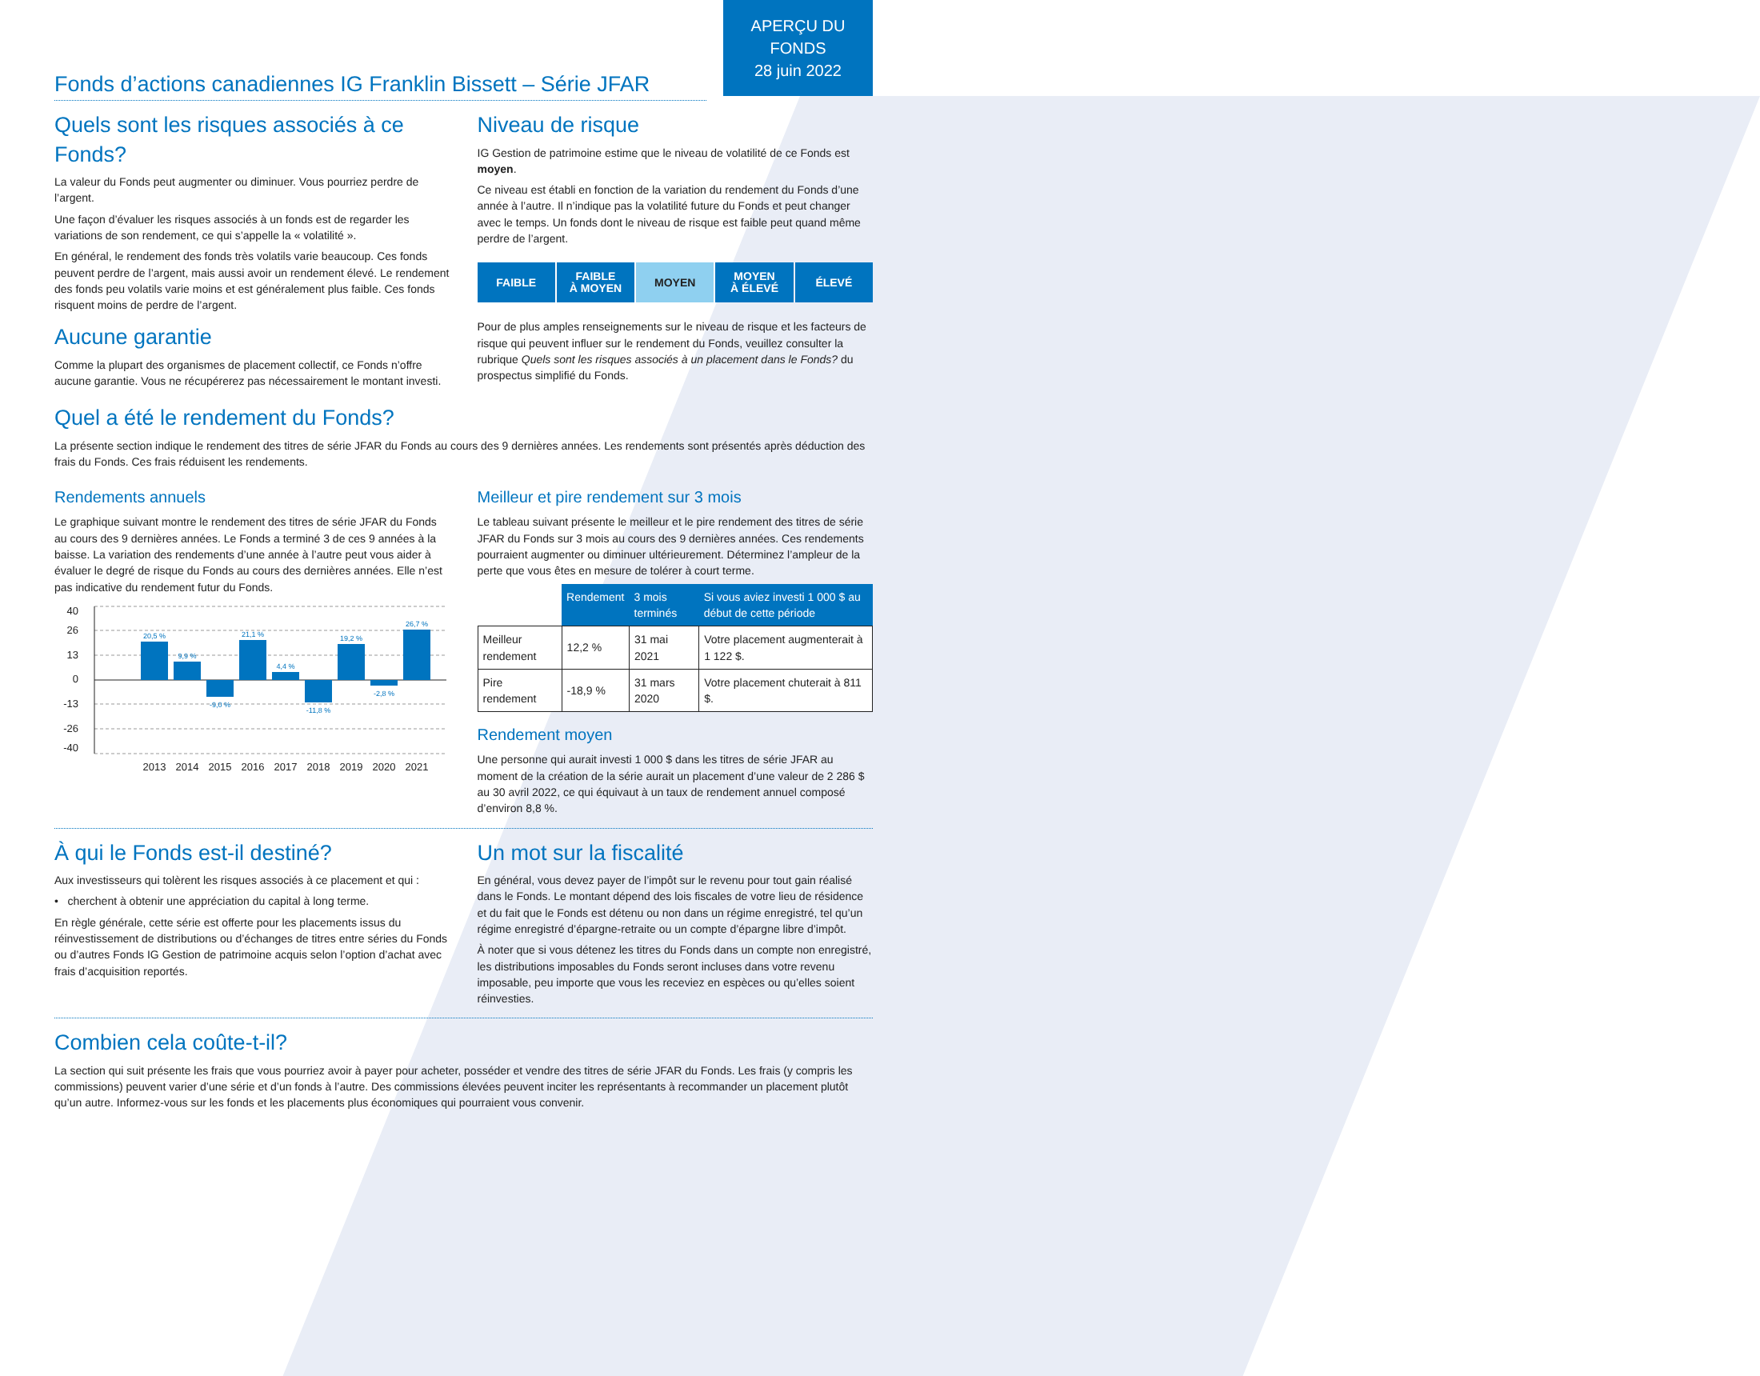APERÇU DU
FONDS
28 juin 2022
Fonds d’actions canadiennes IG Franklin Bissett – Série JFAR
Quels sont les risques associés à ce Fonds?
La valeur du Fonds peut augmenter ou diminuer. Vous pourriez perdre de l’argent.
Une façon d’évaluer les risques associés à un fonds est de regarder les variations de son rendement, ce qui s’appelle la « volatilité ».
En général, le rendement des fonds très volatils varie beaucoup. Ces fonds peuvent perdre de l’argent, mais aussi avoir un rendement élevé. Le rendement des fonds peu volatils varie moins et est généralement plus faible. Ces fonds risquent moins de perdre de l’argent.
Aucune garantie
Comme la plupart des organismes de placement collectif, ce Fonds n’offre aucune garantie. Vous ne récupérerez pas nécessairement le montant investi.
Niveau de risque
IG Gestion de patrimoine estime que le niveau de volatilité de ce Fonds est moyen.
Ce niveau est établi en fonction de la variation du rendement du Fonds d’une année à l’autre. Il n’indique pas la volatilité future du Fonds et peut changer avec le temps. Un fonds dont le niveau de risque est faible peut quand même perdre de l’argent.
FAIBLE FAIBLE
À MOYEN
MOYEN MOYEN
À ÉLEVÉ
ÉLEVÉ
Pour de plus amples renseignements sur le niveau de risque et les facteurs de risque qui peuvent influer sur le rendement du Fonds, veuillez consulter la rubrique Quels sont les risques associés à un placement dans le Fonds? du prospectus simplifié du Fonds.
Quel a été le rendement du Fonds?
La présente section indique le rendement des titres de série JFAR du Fonds au cours des 9 dernières années. Les rendements sont présentés après déduction des frais du Fonds. Ces frais réduisent les rendements.
Rendements annuels
Le graphique suivant montre le rendement des titres de série JFAR du Fonds au cours des 9 dernières années. Le Fonds a terminé 3 de ces 9 années à la baisse. La variation des rendements d’une année à l’autre peut vous aider à évaluer le degré de risque du Fonds au cours des dernières années. Elle n’est pas indicative du rendement futur du Fonds.
40
26
13
0
-13
-26
-40
20,5 %
9,9 %
-9,0 %
21,1 %
4,4 %
-11,8 %
19,2 %
-2,8 %
26,7 %
2013
2014
2015
2016
2017
2018
2019
2020
2021
Meilleur et pire rendement sur 3 mois
Le tableau suivant présente le meilleur et le pire rendement des titres de série JFAR du Fonds sur 3 mois au cours des 9 dernières années. Ces rendements pourraient augmenter ou diminuer ultérieurement. Déterminez l’ampleur de la perte que vous êtes en mesure de tolérer à court terme.
| | Rendement | 3 mois terminés | Si vous aviez investi 1 000 $ au début de cette période |
| --- | --- | --- | --- |
| Meilleur rendement | 12,2 % | 31 mai 2021 | Votre placement augmenterait à 1 122 $. |
| Pire rendement | -18,9 % | 31 mars 2020 | Votre placement chuterait à 811 $. |
Rendement moyen
Une personne qui aurait investi 1 000 $ dans les titres de série JFAR au moment de la création de la série aurait un placement d’une valeur de 2 286 $ au 30 avril 2022, ce qui équivaut à un taux de rendement annuel composé d’environ 8,8 %.
À qui le Fonds est-il destiné?
Aux investisseurs qui tolèrent les risques associés à ce placement et qui :
• cherchent à obtenir une appréciation du capital à long terme.
En règle générale, cette série est offerte pour les placements issus du réinvestissement de distributions ou d’échanges de titres entre séries du Fonds ou d’autres Fonds IG Gestion de patrimoine acquis selon l’option d’achat avec frais d’acquisition reportés.
Un mot sur la fiscalité
En général, vous devez payer de l’impôt sur le revenu pour tout gain réalisé dans le Fonds. Le montant dépend des lois fiscales de votre lieu de résidence et du fait que le Fonds est détenu ou non dans un régime enregistré, tel qu’un régime enregistré d’épargne-retraite ou un compte d’épargne libre d’impôt.
À noter que si vous détenez les titres du Fonds dans un compte non enregistré, les distributions imposables du Fonds seront incluses dans votre revenu imposable, peu importe que vous les receviez en espèces ou qu’elles soient réinvesties.
Combien cela coûte-t-il?
La section qui suit présente les frais que vous pourriez avoir à payer pour acheter, posséder et vendre des titres de série JFAR du Fonds. Les frais (y compris les commissions) peuvent varier d’une série et d’un fonds à l’autre. Des commissions élevées peuvent inciter les représentants à recommander un placement plutôt qu’un autre. Informez-vous sur les fonds et les placements plus économiques qui pourraient vous convenir.